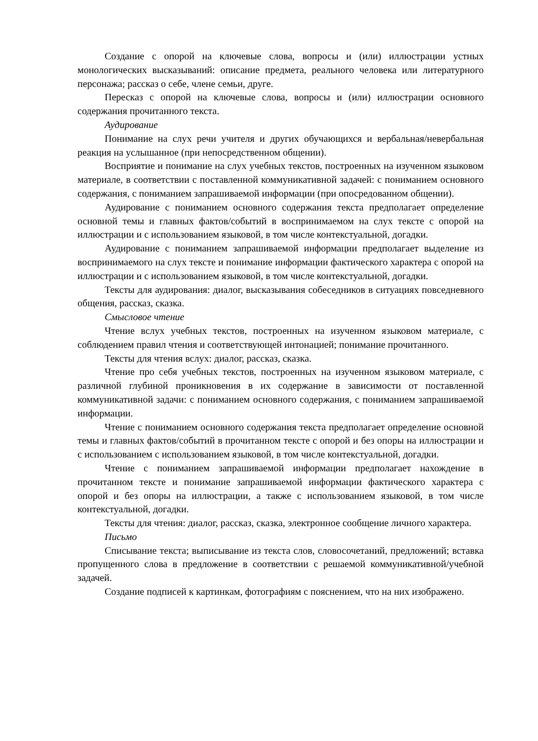Создание с опорой на ключевые слова, вопросы и (или) иллюстрации устных монологических высказываний: описание предмета, реального человека или литературного персонажа; рассказ о себе, члене семьи, друге.
Пересказ с опорой на ключевые слова, вопросы и (или) иллюстрации основного содержания прочитанного текста.
Аудирование
Понимание на слух речи учителя и других обучающихся и вербальная/невербальная реакция на услышанное (при непосредственном общении).
Восприятие и понимание на слух учебных текстов, построенных на изученном языковом материале, в соответствии с поставленной коммуникативной задачей: с пониманием основного содержания, с пониманием запрашиваемой информации (при опосредованном общении).
Аудирование с пониманием основного содержания текста предполагает определение основной темы и главных фактов/событий в воспринимаемом на слух тексте с опорой на иллюстрации и с использованием языковой, в том числе контекстуальной, догадки.
Аудирование с пониманием запрашиваемой информации предполагает выделение из воспринимаемого на слух тексте и понимание информации фактического характера с опорой на иллюстрации и с использованием языковой, в том числе контекстуальной, догадки.
Тексты для аудирования: диалог, высказывания собеседников в ситуациях повседневного общения, рассказ, сказка.
Смысловое чтение
Чтение вслух учебных текстов, построенных на изученном языковом материале, с соблюдением правил чтения и соответствующей интонацией; понимание прочитанного.
Тексты для чтения вслух: диалог, рассказ, сказка.
Чтение про себя учебных текстов, построенных на изученном языковом материале, с различной глубиной проникновения в их содержание в зависимости от поставленной коммуникативной задачи: с пониманием основного содержания, с пониманием запрашиваемой информации.
Чтение с пониманием основного содержания текста предполагает определение основной темы и главных фактов/событий в прочитанном тексте с опорой и без опоры на иллюстрации и с использованием с использованием языковой, в том числе контекстуальной, догадки.
Чтение с пониманием запрашиваемой информации предполагает нахождение в прочитанном тексте и понимание запрашиваемой информации фактического характера с опорой и без опоры на иллюстрации, а также с использованием языковой, в том числе контекстуальной, догадки.
Тексты для чтения: диалог, рассказ, сказка, электронное сообщение личного характера.
Письмо
Списывание текста; выписывание из текста слов, словосочетаний, предложений; вставка пропущенного слова в предложение в соответствии с решаемой коммуникативной/учебной задачей.
Создание подписей к картинкам, фотографиям с пояснением, что на них изображено.